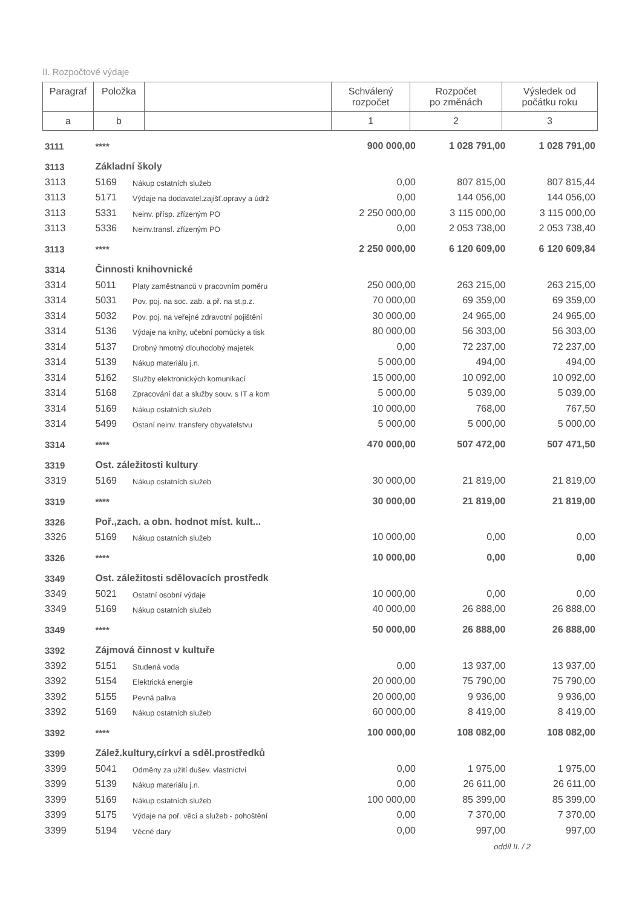II. Rozpočtové výdaje
| Paragraf | Položka | | Schválený rozpočet | Rozpočet po změnách | Výsledek od počátku roku |
| a | b | | 1 | 2 | 3 |
| 3111 | **** | | 900 000,00 | 1 028 791,00 | 1 028 791,00 |
| 3113 | Základní školy | | | | |
| 3113 | 5169 | Nákup ostatních služeb | 0,00 | 807 815,00 | 807 815,44 |
| 3113 | 5171 | Výdaje na dodavatel.zajišť.opravy a údrž | 0,00 | 144 056,00 | 144 056,00 |
| 3113 | 5331 | Neinv. přísp. zřízeným PO | 2 250 000,00 | 3 115 000,00 | 3 115 000,00 |
| 3113 | 5336 | Neinv.transf. zřízeným PO | 0,00 | 2 053 738,00 | 2 053 738,40 |
| 3113 | **** | | 2 250 000,00 | 6 120 609,00 | 6 120 609,84 |
| 3314 | Činnosti knihovnické | | | | |
| 3314 | 5011 | Platy zaměstnanců v pracovním poměru | 250 000,00 | 263 215,00 | 263 215,00 |
| 3314 | 5031 | Pov. poj. na soc. zab. a př. na st.p.z. | 70 000,00 | 69 359,00 | 69 359,00 |
| 3314 | 5032 | Pov. poj. na veřejné zdravotní pojištění | 30 000,00 | 24 965,00 | 24 965,00 |
| 3314 | 5136 | Výdaje na knihy, učební pomůcky a tisk | 80 000,00 | 56 303,00 | 56 303,00 |
| 3314 | 5137 | Drobný hmotný dlouhodobý majetek | 0,00 | 72 237,00 | 72 237,00 |
| 3314 | 5139 | Nákup materiálu j.n. | 5 000,00 | 494,00 | 494,00 |
| 3314 | 5162 | Služby elektronických komunikací | 15 000,00 | 10 092,00 | 10 092,00 |
| 3314 | 5168 | Zpracování dat a služby souv. s IT a kom | 5 000,00 | 5 039,00 | 5 039,00 |
| 3314 | 5169 | Nákup ostatních služeb | 10 000,00 | 768,00 | 767,50 |
| 3314 | 5499 | Ostaní neinv. transfery obyvatelstvu | 5 000,00 | 5 000,00 | 5 000,00 |
| 3314 | **** | | 470 000,00 | 507 472,00 | 507 471,50 |
| 3319 | Ost. záležitosti kultury | | | | |
| 3319 | 5169 | Nákup ostatních služeb | 30 000,00 | 21 819,00 | 21 819,00 |
| 3319 | **** | | 30 000,00 | 21 819,00 | 21 819,00 |
| 3326 | Poř.,zach. a obn. hodnot míst. kult... | | | | |
| 3326 | 5169 | Nákup ostatních služeb | 10 000,00 | 0,00 | 0,00 |
| 3326 | **** | | 10 000,00 | 0,00 | 0,00 |
| 3349 | Ost. záležitosti sdělovacích prostředk | | | | |
| 3349 | 5021 | Ostatní osobní výdaje | 10 000,00 | 0,00 | 0,00 |
| 3349 | 5169 | Nákup ostatních služeb | 40 000,00 | 26 888,00 | 26 888,00 |
| 3349 | **** | | 50 000,00 | 26 888,00 | 26 888,00 |
| 3392 | Zájmová činnost v kultuře | | | | |
| 3392 | 5151 | Studená voda | 0,00 | 13 937,00 | 13 937,00 |
| 3392 | 5154 | Elektrická energie | 20 000,00 | 75 790,00 | 75 790,00 |
| 3392 | 5155 | Pevná paliva | 20 000,00 | 9 936,00 | 9 936,00 |
| 3392 | 5169 | Nákup ostatních služeb | 60 000,00 | 8 419,00 | 8 419,00 |
| 3392 | **** | | 100 000,00 | 108 082,00 | 108 082,00 |
| 3399 | Zálež.kultury,církví a sděl.prostředků | | | | |
| 3399 | 5041 | Odměny za užití dušev. vlastnictví | 0,00 | 1 975,00 | 1 975,00 |
| 3399 | 5139 | Nákup materiálu j.n. | 0,00 | 26 611,00 | 26 611,00 |
| 3399 | 5169 | Nákup ostatních služeb | 100 000,00 | 85 399,00 | 85 399,00 |
| 3399 | 5175 | Výdaje na poř. věcí a služeb - pohoštění | 0,00 | 7 370,00 | 7 370,00 |
| 3399 | 5194 | Věcné dary | 0,00 | 997,00 | 997,00 |
oddíl II. / 2